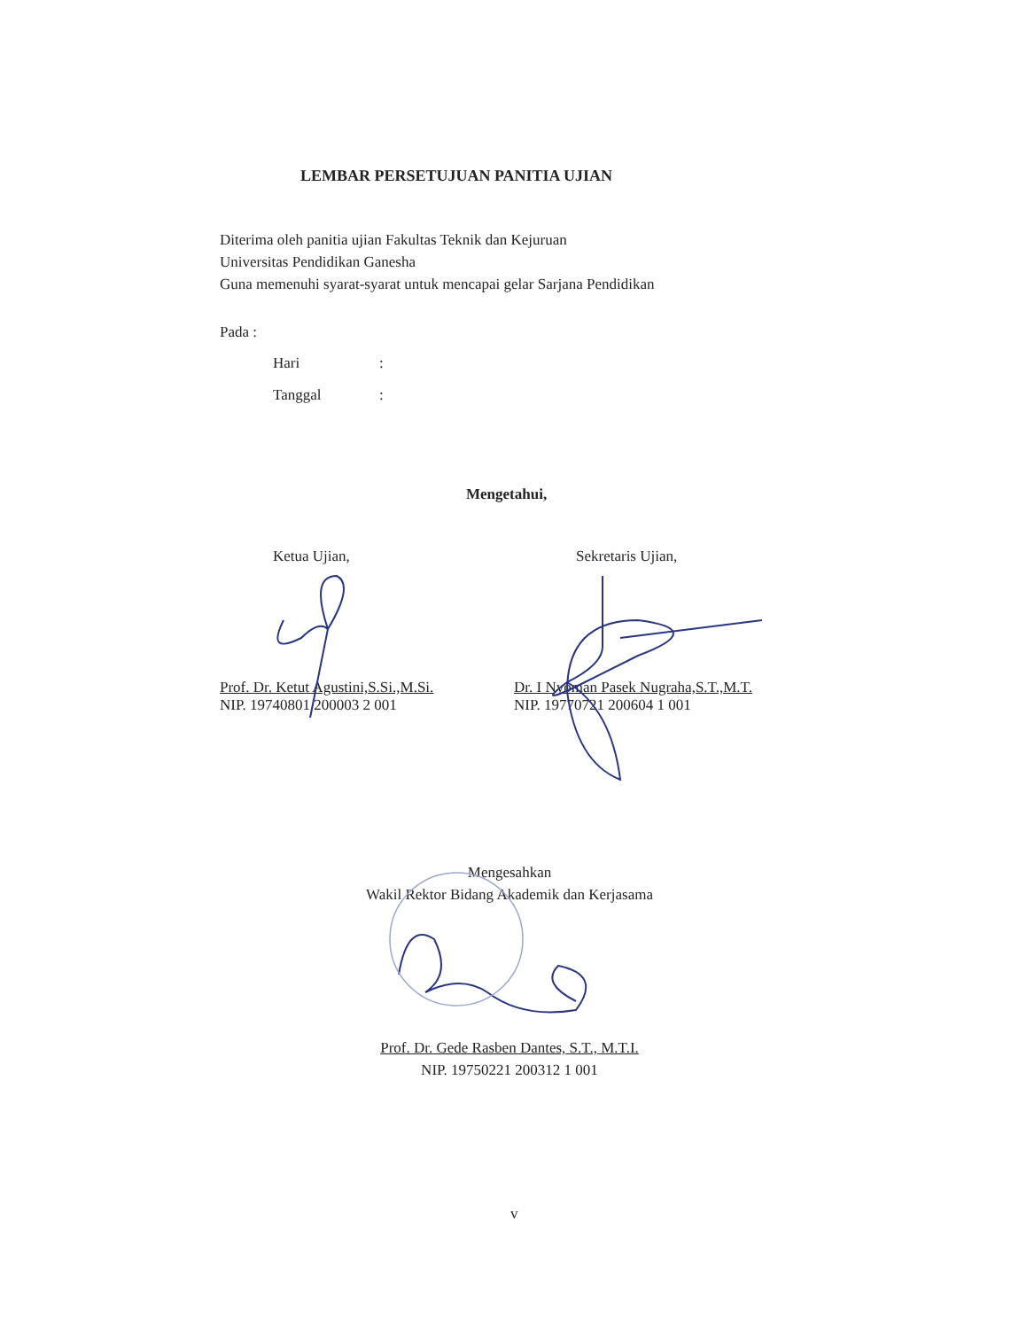LEMBAR PERSETUJUAN PANITIA UJIAN
Diterima oleh panitia ujian Fakultas Teknik dan Kejuruan
Universitas Pendidikan Ganesha
Guna memenuhi syarat-syarat untuk mencapai gelar Sarjana Pendidikan
Pada :
Hari:
Tanggal:
Mengetahui,
Ketua Ujian,
Prof. Dr. Ketut Agustini,S.Si.,M.Si.
NIP. 19740801 200003 2 001
Sekretaris Ujian,
Dr. I Nyoman Pasek Nugraha,S.T.,M.T.
NIP. 19770721 200604 1 001
Mengesahkan
Wakil Rektor Bidang Akademik dan Kerjasama
Prof. Dr. Gede Rasben Dantes, S.T., M.T.I.
NIP. 19750221 200312 1 001
v